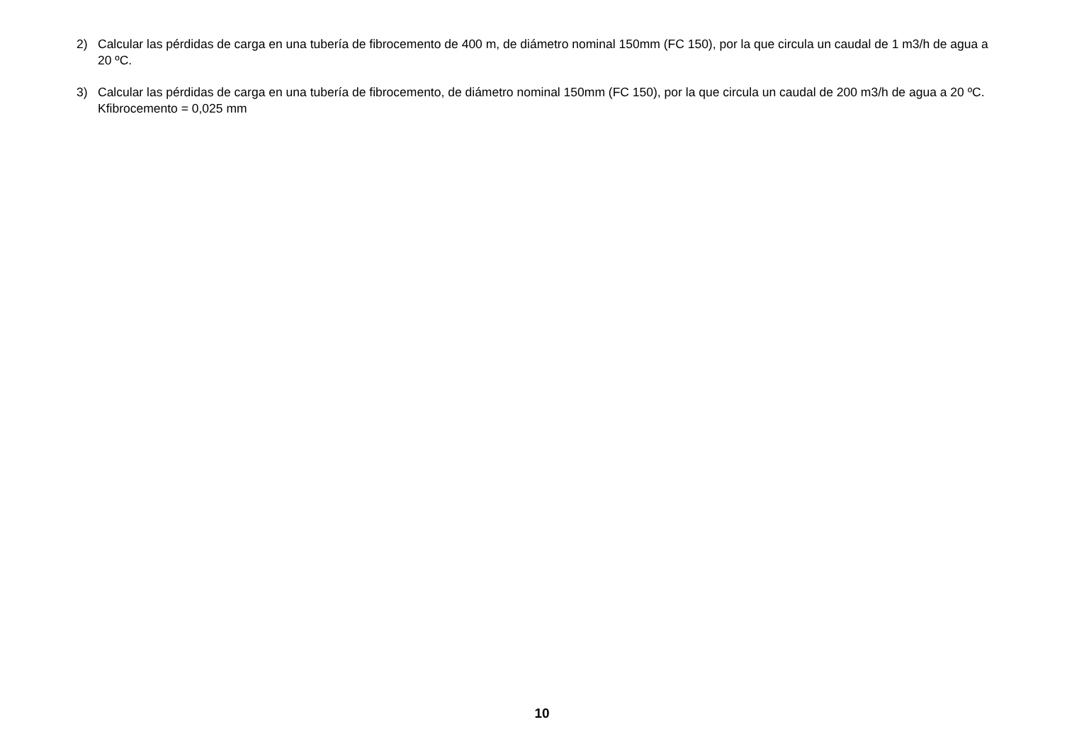2) Calcular las pérdidas de carga en una tubería de fibrocemento de 400 m, de diámetro nominal 150mm (FC 150), por la que circula un caudal de 1 m3/h de agua a 20 ºC.
3) Calcular las pérdidas de carga en una tubería de fibrocemento, de diámetro nominal 150mm (FC 150), por la que circula un caudal de 200 m3/h de agua a 20 ºC.
Kfibrocemento = 0,025 mm
10